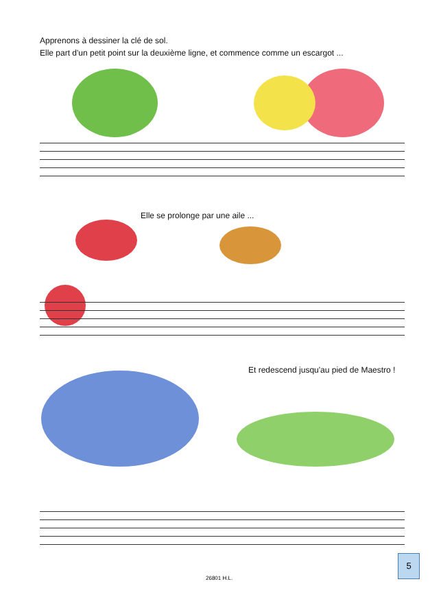Apprenons à dessiner la clé de sol.
Elle part d'un petit point sur la deuxième ligne, et commence comme un escargot ...
Elle se prolonge par une aile ...
Et redescend jusqu'au pied de Maestro !
26801 H.L.
5